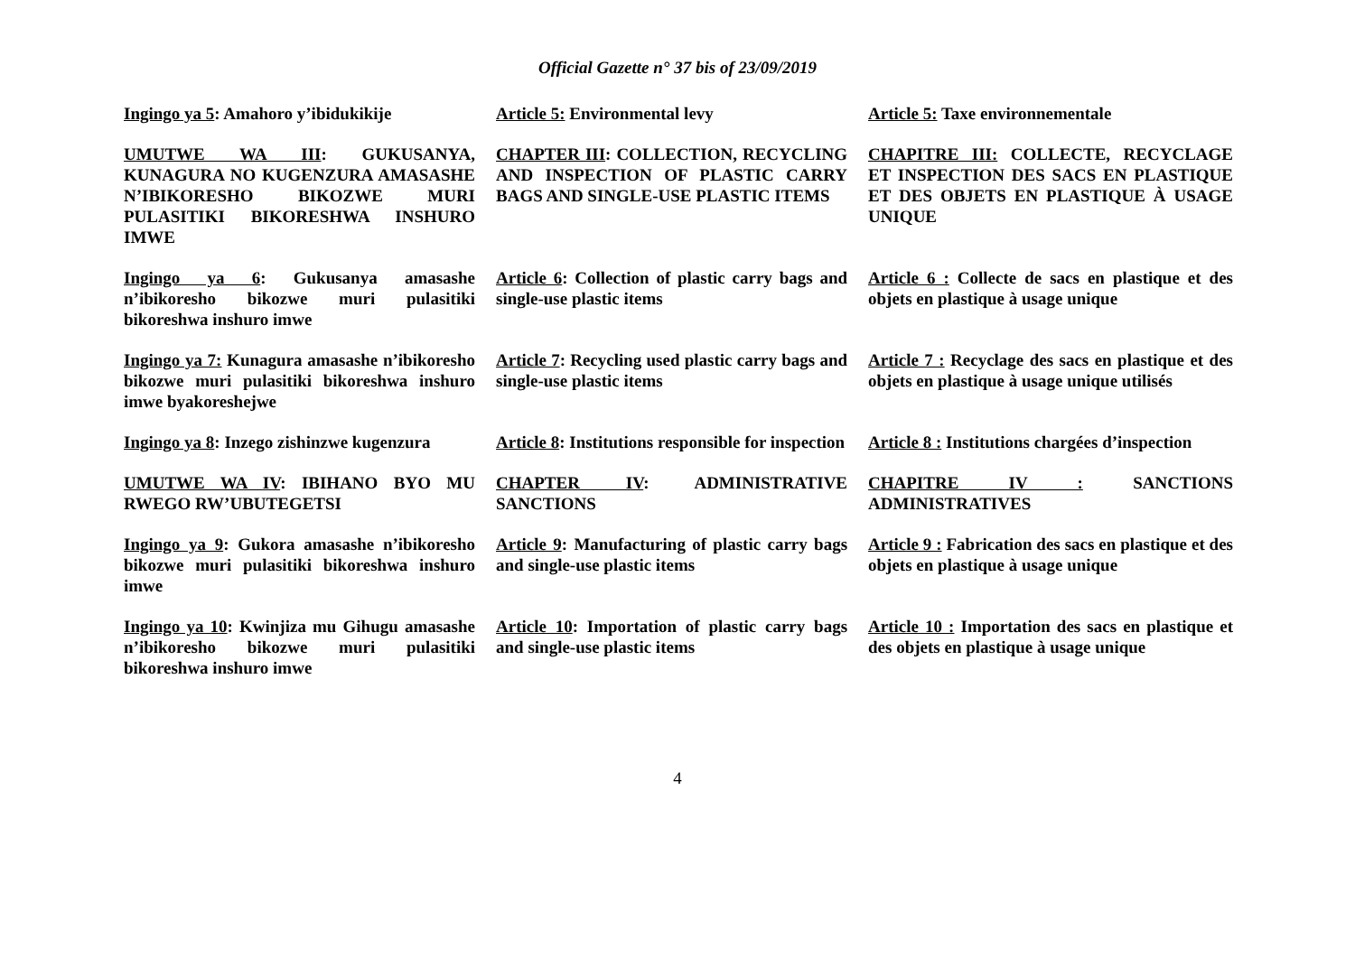Official Gazette n° 37 bis of 23/09/2019
Ingingo ya 5: Amahoro y’ibidukikije
Article 5: Environmental levy Article 5: Taxe environnementale
UMUTWE WA III: GUKUSANYA, KUNAGURA NO KUGENZURA AMASASHE N’IBIKORESHO BIKOZWE MURI PULASITIKI BIKORESHWA INSHURO IMWE
CHAPTER III: COLLECTION, RECYCLING AND INSPECTION OF PLASTIC CARRY BAGS AND SINGLE-USE PLASTIC ITEMS
CHAPITRE III: COLLECTE, RECYCLAGE ET INSPECTION DES SACS EN PLASTIQUE ET DES OBJETS EN PLASTIQUE À USAGE UNIQUE
Ingingo ya 6: Gukusanya amasashe n’ibikoresho bikozwe muri pulasitiki bikoreshwa inshuro imwe
Article 6: Collection of plastic carry bags and single-use plastic items
Article 6 : Collecte de sacs en plastique et des objets en plastique à usage unique
Ingingo ya 7: Kunagura amasashe n’ibikoresho bikozwe muri pulasitiki bikoreshwa inshuro imwe byakoreshejwe
Article 7: Recycling used plastic carry bags and single-use plastic items
Article 7 : Recyclage des sacs en plastique et des objets en plastique à usage unique utilisés
Ingingo ya 8: Inzego zishinzwe kugenzura
Article 8: Institutions responsible for inspection
Article 8 : Institutions chargées d’inspection
UMUTWE WA IV: IBIHANO BYO MU RWEGO RW’UBUTEGETSI
CHAPTER IV: ADMINISTRATIVE SANCTIONS
CHAPITRE IV : SANCTIONS ADMINISTRATIVES
Ingingo ya 9: Gukora amasashe n’ibikoresho bikozwe muri pulasitiki bikoreshwa inshuro imwe
Article 9: Manufacturing of plastic carry bags and single-use plastic items
Article 9 : Fabrication des sacs en plastique et des objets en plastique à usage unique
Ingingo ya 10: Kwinjiza mu Gihugu amasashe n’ibikoresho bikozwe muri pulasitiki bikoreshwa inshuro imwe
Article 10: Importation of plastic carry bags and single-use plastic items
Article 10 : Importation des sacs en plastique et des objets en plastique à usage unique
4